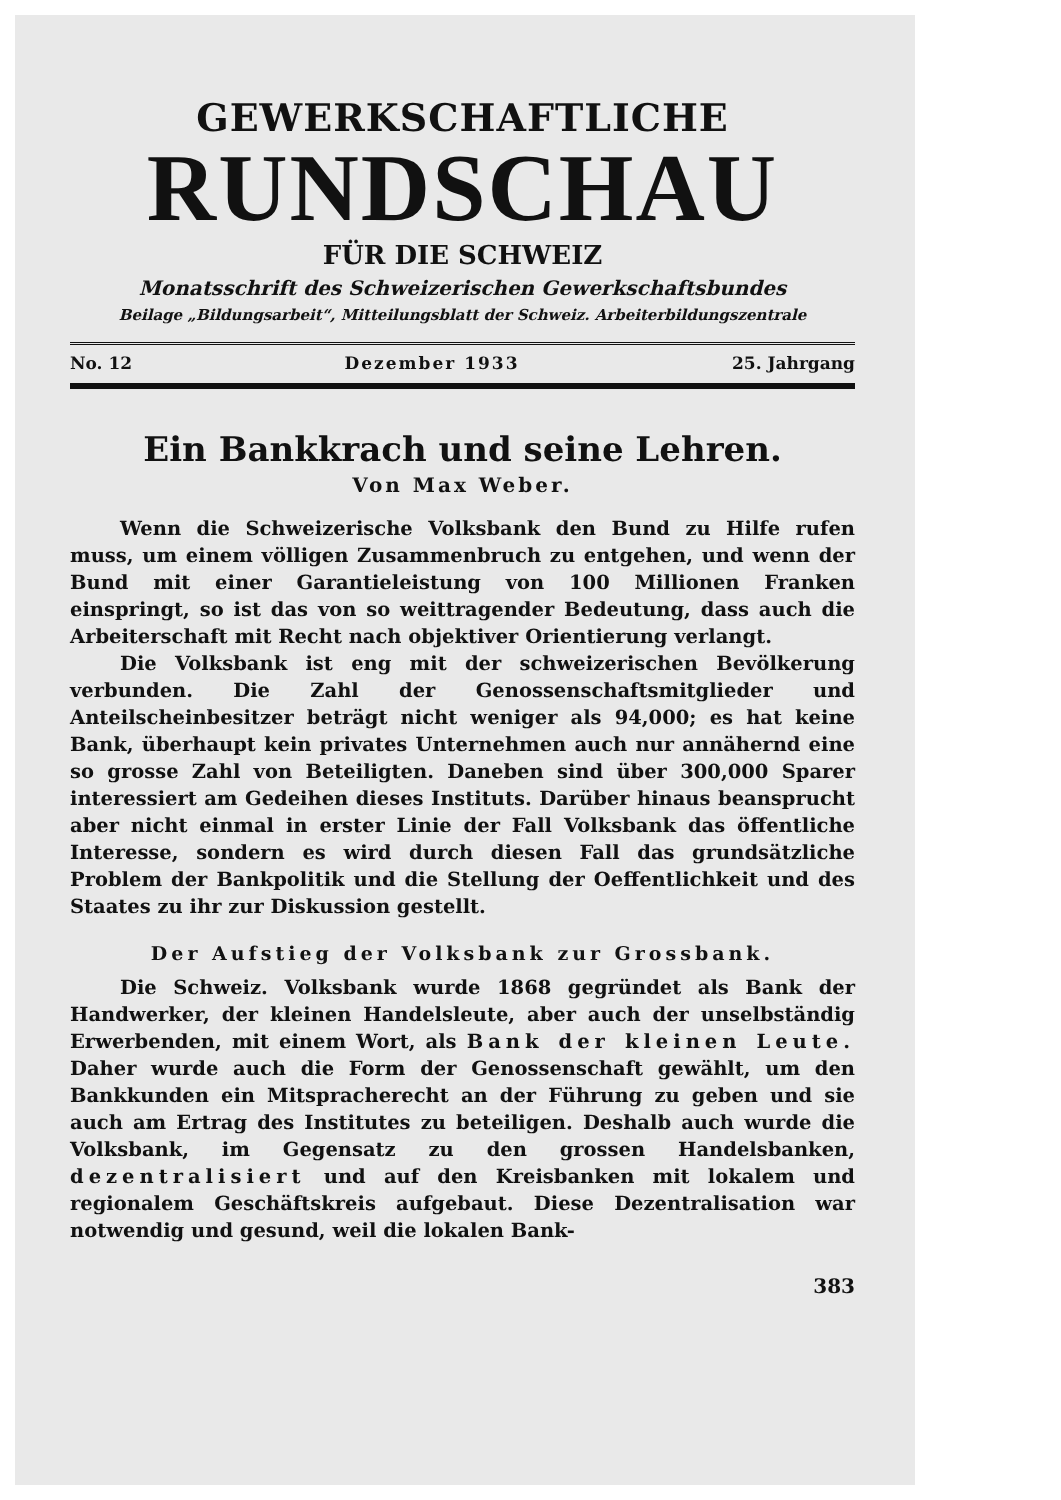GEWERKSCHAFTLICHE
RUNDSCHAU
FÜR DIE SCHWEIZ
Monatsschrift des Schweizerischen Gewerkschaftsbundes
Beilage „Bildungsarbeit“, Mitteilungsblatt der Schweiz. Arbeiterbildungszentrale
No. 12 Dezember 1933 25. Jahrgang
Ein Bankkrach und seine Lehren.
Von Max Weber.
Wenn die Schweizerische Volksbank den Bund zu Hilfe rufen muss, um einem völligen Zusammenbruch zu entgehen, und wenn der Bund mit einer Garantieleistung von 100 Millionen Franken einspringt, so ist das von so weittragender Bedeutung, dass auch die Arbeiterschaft mit Recht nach objektiver Orientierung verlangt.
Die Volksbank ist eng mit der schweizerischen Bevölkerung verbunden. Die Zahl der Genossenschaftsmitglieder und Anteilscheinbesitzer beträgt nicht weniger als 94,000; es hat keine Bank, überhaupt kein privates Unternehmen auch nur annähernd eine so grosse Zahl von Beteiligten. Daneben sind über 300,000 Sparer interessiert am Gedeihen dieses Instituts. Darüber hinaus beansprucht aber nicht einmal in erster Linie der Fall Volksbank das öffentliche Interesse, sondern es wird durch diesen Fall das grundsätzliche Problem der Bankpolitik und die Stellung der Oeffentlichkeit und des Staates zu ihr zur Diskussion gestellt.
Der Aufstieg der Volksbank zur Grossbank.
Die Schweiz. Volksbank wurde 1868 gegründet als Bank der Handwerker, der kleinen Handelsleute, aber auch der unselbständig Erwerbenden, mit einem Wort, als Bank der kleinen Leute. Daher wurde auch die Form der Genossenschaft gewählt, um den Bankkunden ein Mitspracherecht an der Führung zu geben und sie auch am Ertrag des Institutes zu beteiligen. Deshalb auch wurde die Volksbank, im Gegensatz zu den grossen Handelsbanken, dezentralisiert und auf den Kreisbanken mit lokalem und regionalem Geschäftskreis aufgebaut. Diese Dezentralisation war notwendig und gesund, weil die lokalen Bank-
383